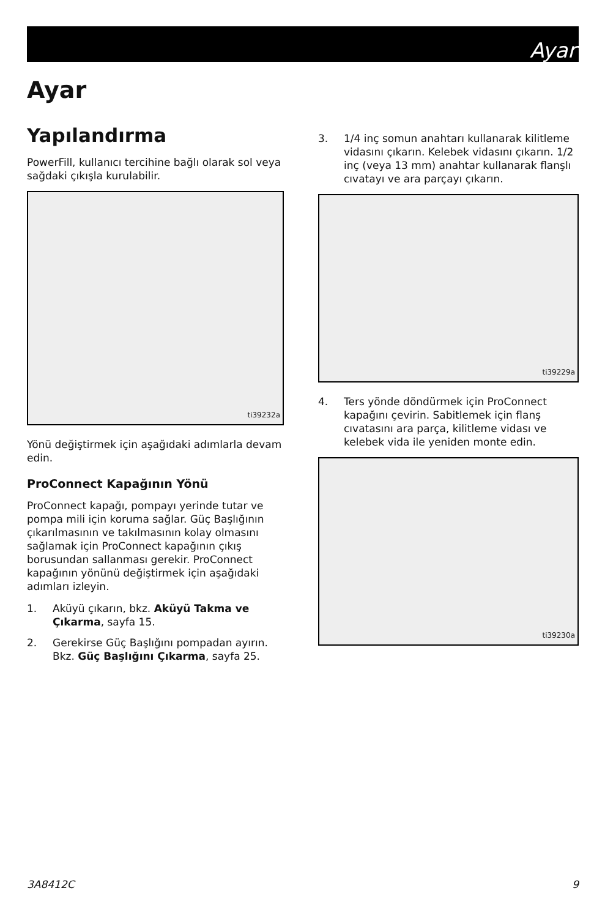Ayar
Ayar
Yapılandırma
PowerFill, kullanıcı tercihine bağlı olarak sol veya sağdaki çıkışla kurulabilir.
ti39232a
Yönü değiştirmek için aşağıdaki adımlarla devam edin.
ProConnect Kapağının Yönü
ProConnect kapağı, pompayı yerinde tutar ve pompa mili için koruma sağlar. Güç Başlığının çıkarılmasının ve takılmasının kolay olmasını sağlamak için ProConnect kapağının çıkış borusundan sallanması gerekir. ProConnect kapağının yönünü değiştirmek için aşağıdaki adımları izleyin.
1. Aküyü çıkarın, bkz. Aküyü Takma ve Çıkarma, sayfa 15.
2. Gerekirse Güç Başlığını pompadan ayırın. Bkz. Güç Başlığını Çıkarma, sayfa 25.
3. 1/4 inç somun anahtarı kullanarak kilitleme vidasını çıkarın. Kelebek vidasını çıkarın. 1/2 inç (veya 13 mm) anahtar kullanarak flanşlı cıvatayı ve ara parçayı çıkarın.
ti39229a
4. Ters yönde döndürmek için ProConnect kapağını çevirin. Sabitlemek için flanş cıvatasını ara parça, kilitleme vidası ve kelebek vida ile yeniden monte edin.
ti39230a
3A8412C 9